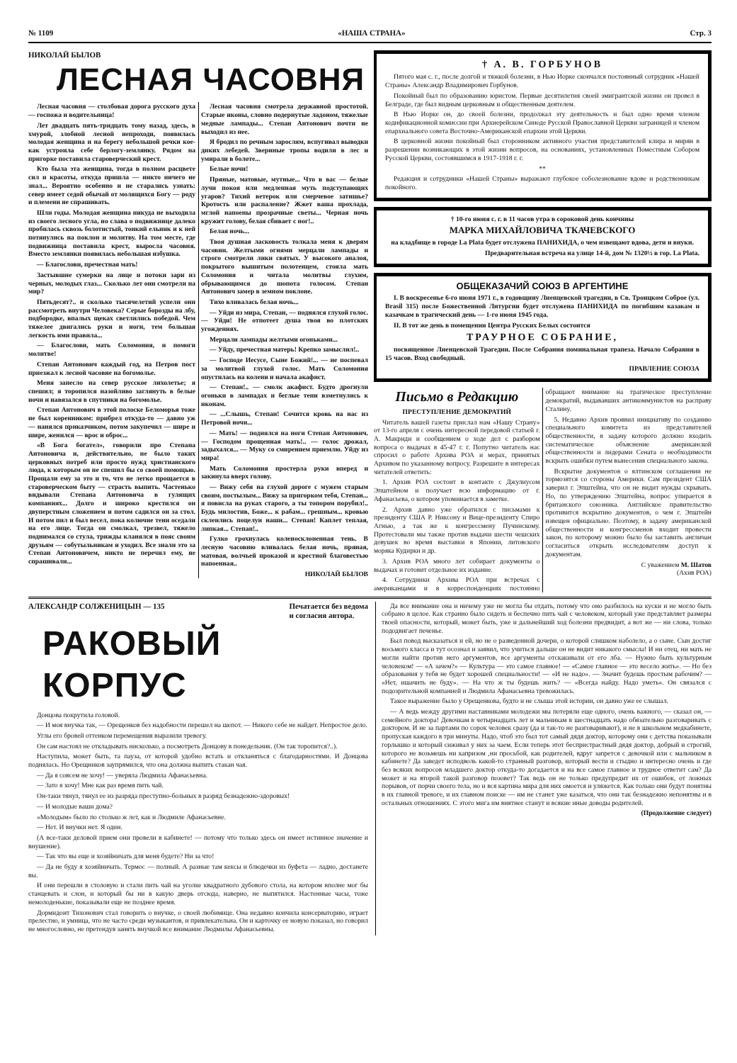№ 1109 «НАША СТРАНА» Стр. 3
НИКОЛАЙ БЫЛОВ
ЛЕСНАЯ ЧАСОВНЯ
Лесная часовня — столбовая дорога русского духа — госпожа и водительница!
Лет двадцать пять-тридцать тому назад, здесь, в хмурой, злобной лесной непроходи, появилась молодая женщина и на берегу небольшой речки кое-как устроила себе берлогу-землянку. Рядом на пригорке поставила староверческий крест.
Кто была эта женщина, тогда в полном расцвете сил и красоты, откуда пришла — никто ничего не знал... Вероятно особенно и не старались узнать: север имеет седой обычай от молящихся Богу — роду и племени не спрашивать.
Шли годы. Молодая женщина никуда не выходила из своего лесного угла, но слава о подвижнице далеко пробилась сквозь болотистый, тонкий ельник и к ней потянулись на поклон и молитву. На том месте, где подвижница поставила крест, выросла часовня. Вместо землянки появилась небольшая избушка.
— Благослови, пречестная мать!
Застывшие сумерки на лице и потоки зари из черных, молодых глаз... Сколько лет они смотрели на мир?
Пятьдесят?.. и сколько тысячелетий успели они рассмотреть внутри Человека? Серые борозды на лбу, подбородке, впалых щеках светлились победой. Чем тяжелее двигались руки и ноги, тем большая легкость ими правила...
— Благослови, мать Соломония, и помоги молитве!
Степан Антонович каждый год, на Петров пост приезжал к лесной часовне на богомолье.
Меня занесло на север русское лихолетье; я спешил; я торопился назойливо заглянуть в белые ночи и навязался в спутники на богомолье.
Степан Антонович в этой полоске Беломорья тоже не был коренником: прибрел откуда-то — давно уж — нанялся приказчиком, потом закупечил — шире и шире, женился — врос и оброс...
«В Бога богател», говорили про Степана Антоновича и, действительно, не было таких церковных потреб или просто нужд христианского люда, к которым он не спешил бы со своей помощью. Прощали ему за это и то, что не легко прощается в староверческом быту — страсть выпить. Частенько видывали Степана Антоновича в гулящих компаниях... Долго и широко крестился он двуперстным сложением и потом садился он за стол. И потом пил и был весел, пока колючие тени оседали на его лице. Тогда он смолкал, трезвел, тяжело поднимался со стула, трижды кланялся в пояс своим друзьям — собутыльникам и уходил. Все знали это за Степан Антоновичем, никто не перечил ему, не спрашивали...
Лесная часовня смотрела державной простотой. Старые иконы, словно подернутые ладоном, тяжелые медные лампады... Степан Антонович почти не выходил из нее.
Я бродил по речным зарослям, вспугивал выводки диких лебедей. Звериные тропы водили в лес и умирали в болоте...
Белые ночи!
Пряные, матовые, мутные... Что в вас — белые лучи покоя или медленная муть подступающих угаров? Тихий ветерок или смерчевое затишье? Кротость или распаление? Жжет ваша прохлада, мглой напоены прозрачные светы... Черная ночь кружит голову, белая сбивает с ног!..
Белая ночь...
Твоя душная ласковость толкала меня к дверям часовни. Желтыми огнями мерцали лампады и строго смотрели лики святых. У высокого аналоя, покрытого вышитым полотенцем, стояла мать Соломония и читала молитвы глухим, обрывающимся до шопота голосом. Степан Антонович замер в земном поклоне.
Тихо вливалась белая ночь...
— Уйди из мира, Степан, — поднялся глухой голос. — Уйди! Не отпотеет душа твоя во плотских угождениях.
Мерцали лампады желтыми огоньками...
— Уйду, пречестная матерь! Крепко замыслил!..
— Господе Иесусе, Сыне Божий!... — не поспевал за молитвой глухой голос. Мать Соломония опустилась на колени и начала акафист.
— Степан!.. — смолк акафист. Будто дрогнули огоньки в лампадах и беглые тени взметнулись к иконам.
— ...Слышь, Степан! Сочится кровь на нас из Петровой ночи...
— Мать! — поднялся на ноги Степан Антонович. — Господом прощенная мать!.. — голос дрожал, задыхался... — Муку со смирением приемлю. Уйду из мира!
Мать Соломония простерла руки вперед и закинула вверх голову.
— Вижу себя на глухой дороге с мужем старым своим, постылым... Вижу за пригорком тебя, Степан... я повисла на руках старого, а ты топором порубил!.. Будь милостив, Боже... к рабам... грешным... кровью склеились поцелуи наши... Степан! Каплет теплая, липкая... Степан!..
Гулко грохнулась коленосклоненная тень. В лесную часовню вливалась белая ночь, пряная, матовая, волчьей проказой и крестной благовестью напоенная..
НИКОЛАЙ БЫЛОВ
† А. В. ГОРБУНОВ
Пятого мая с. г., после долгой и тяжкой болезни, в Нью Иорке скончался постоянный сотрудник «Нашей Страны» Александр Владимирович Горбунов.
Покойный был по образованию юристом. Первые десятилетия своей эмигрантской жизни он провел в Белграде, где был видным церковным и общественным деятелем.
В Нью Иорке он, до своей болезни, продолжал эту деятельность и был одно время членом кодификационной комиссии при Архиерейском Синоде Русской Православной Церкви заграницей и членом епархиального совета Восточно-Американской епархии этой Церкви.
В церковной жизни покойный был сторонником активного участия представителей клира и мирян в разрешении возникающих в этой жизни вопросов, на основаниях, установленных Поместным Собором Русской Церкви, состоявшимся в 1917-1918 г. г.
**
Редакция и сотрудники «Нашей Страны» выражают глубокое соболезнование вдове и родственникам покойного.
† 10-го июня с. г. в 11 часов утра в сороковой день кончины
МАРКА МИХАЙЛОВИЧА ТКАЧЕВСКОГО
на кладбище в городе La Plata будет отслужена ПАНИХИДА, о чем извещают вдова, дети и внуки.
Предварительная встреча на улице 14-й, дом № 1320½ в гор. La Plata.
ОБЩЕКАЗАЧИЙ СОЮЗ В АРГЕНТИНЕ
I. В воскресенье 6-го июня 1971 г., в годовщину Лиенцевской трагедии, в Св. Троицком Соброе (ул. Brasil 315) после Божественной Литургии будет отслужена ПАНИХИДА по погибшим казакам и казачкам в трагический день — 1-го июня 1945 года.
II. В тот же день в помещении Центра Русских Белых состоится
ТРАУРНОЕ СОБРАНИЕ,
посвященное Лиенцевской Трагедии. После Собрания поминальная трапеза. Начало Собрания в 15 часов. Вход свободный.
ПРАВЛЕНИЕ СОЮЗА
Письмо в Редакцию
ПРЕСТУПЛЕНИЕ ДЕМОКРАТИЙ
Читатель вашей газеты прислал нам «Нашу Страну» от 13-го апреля с очень интересной передовой статьей г. А. Макриди и сообщением о ходе дел с разбором вопроса о выдачах в 45-47 г. г. Попутно читатель нас спросил о работе Архива РОА и мерах, принятых Архивом по указанному вопросу. Разрешите в интересах читателей ответить:
1. Архив РОА состоит в контакте с Джулиусом Эпштейном и получает всю информацию от г. Афанасьева, о котором упоминается в заметке.
2. Архив давно уже обратился с письмами к президенту США Р. Никсону и Вице-президенту Спиро Агнью, а так же к конгрессмену Пучинскому. Протестовали мы также против выдачи шести чешских девушек во время выставки в Японии, литовского моряка Кудирки и др.
3. Архив РОА много лет собирает документы о выдачах и готовит отдельное их издание.
4. Сотрудники Архива РОА при встречах с американцами и в корреспонденциях постоянно обращают внимание на трагическое преступление демократий, выдававших антикоммунистов на расправу Сталину.
5. Недавно Архив проявил инициативу по созданию специального комитета из представителей общественности, в задачу которого должно входить систематическое объяснение американской общественности и лидерами Сената о необходимости вскрыть ошибки путем вынесения специального закона.
Вскрытие документов о ялтинском соглашении не тормозятся со стороны Америки. Сам президент США заверил г. Эпштейна, что он не видит нужды скрывать. Но, по утверждению Эпштейна, вопрос упирается в британского союзника. Английское правительство противится вскрытию документов, о чем г. Эпштейн извещен официально. Поэтому, в задачу американской общественности и конгрессменов входит провести закон, по которому можно было бы заставить англичан согласиться открыть исследователям доступ к документам.
С уважением М. Шатов
(Ахив РОА)
АЛЕКСАНДР СОЛЖЕНИЦЫН — 135 Печатается без ведома
и согласия автора.
РАКОВЫЙ КОРПУС
Донцова покрутила головой.
— И моя внучка так, — Орещенков без надобности перешел на шепот. — Никого себе не найдет. Непростое дело.
Углы его бровей оттенком перемещения выразили тревогу.
Он сам настоял не откладывать нисколько, а посмотреть Донцову в понедельник. (Он так торопится?..).
Наступила, может быть, та пауза, от которой удобно встать и откланяться с благодарностями. И Донцова поднялась. Но Орещников заупрямился, что она должна выпить стакан чая.
— Да я совсем не хочу! — уверяла Людмила Афанасьевна.
— Зато я хочу! Мне как раз время пить чай.
Он-таки тянул, тянул ее из разряда преступно-больных в разряд безнадежно-здоровых!
— И молодые ваши дома?
«Молодым» было по столько ж лет, как и Людмиле Афанасьевне.
— Нет. И внучки нет. Я один.
(А все-таки деловой прием они провели в кабинете! — потому что только здесь он имеет истинное значение и внушение).
— Так что вы еще и хозяйничать для меня будете? Ни за что!
— Да не буду я хозяйничать. Термос — полный. А разные там кексы и блюдечки из буфета — ладно, достанете вы.
И они перешли в столовую и стали пить чай на уголке квадратного дубового стола, на котором вполне мог бы станцевать и слон, и который бы ни в какую дверь отсюда, наверно, не выпятился. Настенные часы, тоже немолоденькие, показывали еще не позднее время.
Дормидонт Тихонович стал говорить о внучке, о своей любимице. Она недавно кончила консерваторию, играет прелестно, и умница, что не часто среди музыкантов, и привлекательна. Он и карточку ее новую показал, но говорил не многословно, не претендуя занять внучкой все внимание Людмилы Афанасьевны.
Да все внимание она и ничему уже не могла бы отдать, потому что оно разбилось на куски и не могло быть собрано в целое. Как странно было сидеть и беспечно пить чай с человеком, который уже представляет размеры твоей опасности, который, может быть, уже и дальнейший ход болезни предвидит, а вот же — ни слова, только пододвигает печенье.
Был повод высказаться и ей, но не о разведенной дочери, о которой слишком наболело, а о сыне. Сын достиг восьмого класса и тут осознал и заявил, что учиться дальше он не видит никакого смысла! И ни отец, ни мать не могли найти против него аргументов, все аргументы отскакивали от его лба. — Нужно быть культурным человеком! — «А зачем?» — Культура — это самое главное! — «Самое главное — это весело жить». — Но без образования у тебя не будет хорошей специальности! — «И не надо». — Значит будешь простым рабочим? — «Нет, ишачить не буду». — На что ж ты будешь жить? — «Всегда найду. Надо уметь». Он связался с подозрительной компанией и Людмила Афанасьевна тревожилась.
Такое выражение было у Орещенкова, будто и не слыша этой истории, он давно уже ее слышал.
— А ведь между другими наставниками молодежи мы потеряли еще одного, очень важного, — сказал он, — семейного доктора! Девочкам в четырнадцать лет и мальчикам в шестнадцать надо обязательно разговаривать с доктором. И не за партами по сорок человек сразу (да и так-то не разговаривают), и не в школьном медкабинете, пропуская каждого в три минуты. Надо, чтоб это был тот самый дядя доктор, которому они с детства показывали горлышко и который сиживал у них за чаем. Если теперь этот беспристрастный дядя доктор, добрый и строгий, которого не возьмешь ни капризом ,ни просьбой, как родителей, вдруг запрется с девочкой или с мальчиком в кабинете? Да заведет исподволь какой-то странный разговор, который вести и стыдно и интересно очень и где без всяких вопросов младшего доктор откуда-то догадается и на все самое главное и трудное ответит сам? Да может и на второй такой разговор позовет? Так ведь он не только предупредит их от ошибок, от ложных порывов, от порчи своего тела, но и вся картина мира для них омоется и уляжется. Как только они будут понятны в их главной тревоге, и их главном поиске — им не станет уже казаться, что они так безнадежно непонятны и в остальных отношениях. С этого мига им внятнее станут и всякие иные доводы родителей.
(Продолжение следует)